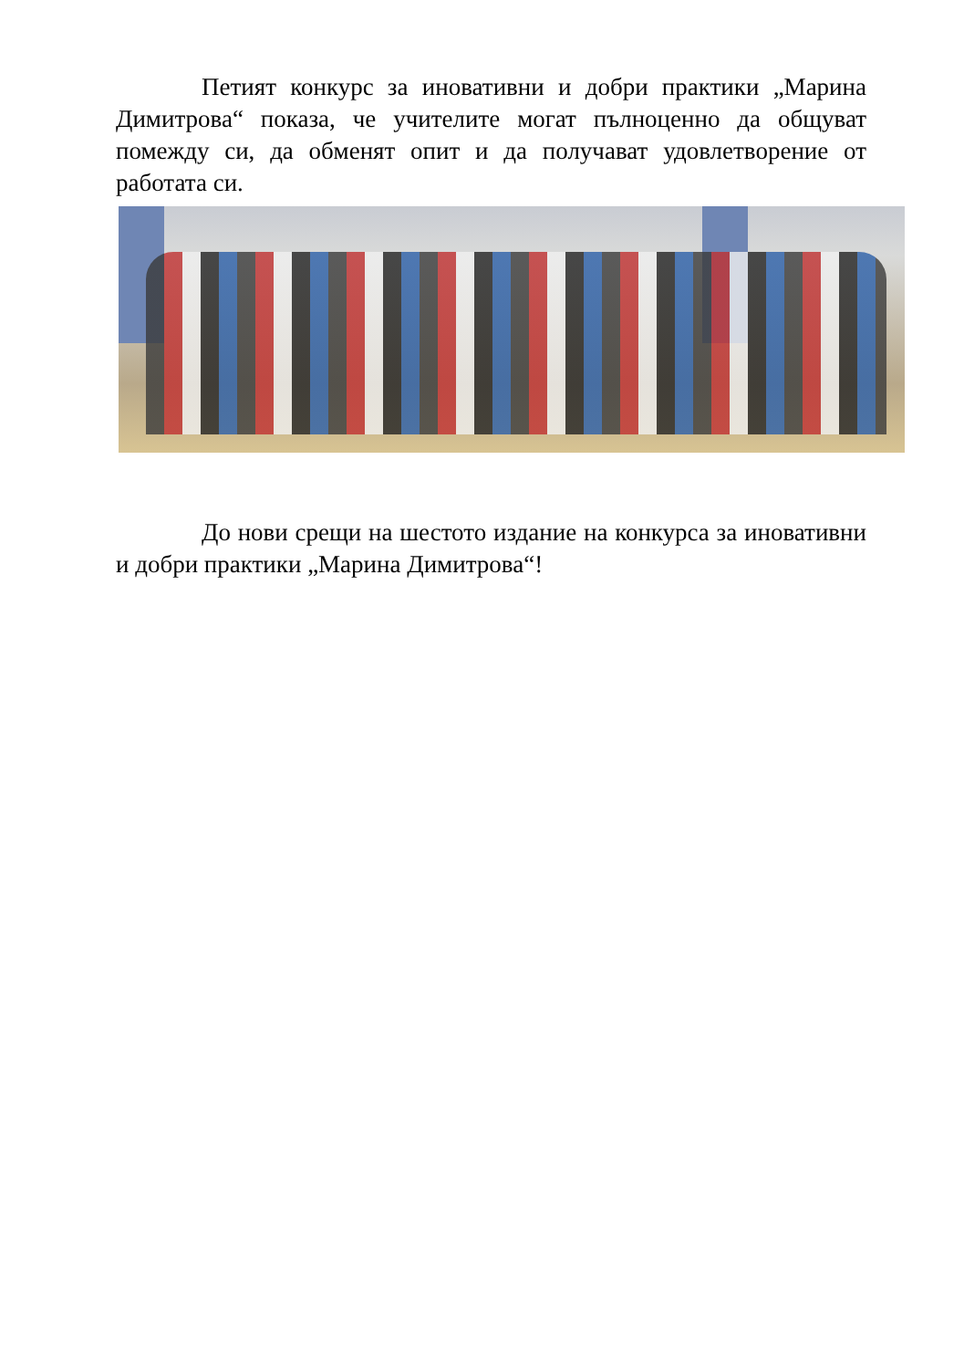Петият конкурс за иновативни и добри практики „Марина Димитрова“ показа, че учителите могат пълноценно да общуват помежду си, да обменят опит и да получават удовлетворение от работата си.
До нови срещи на шестото издание на конкурса за иновативни и добри практики „Марина Димитрова“!